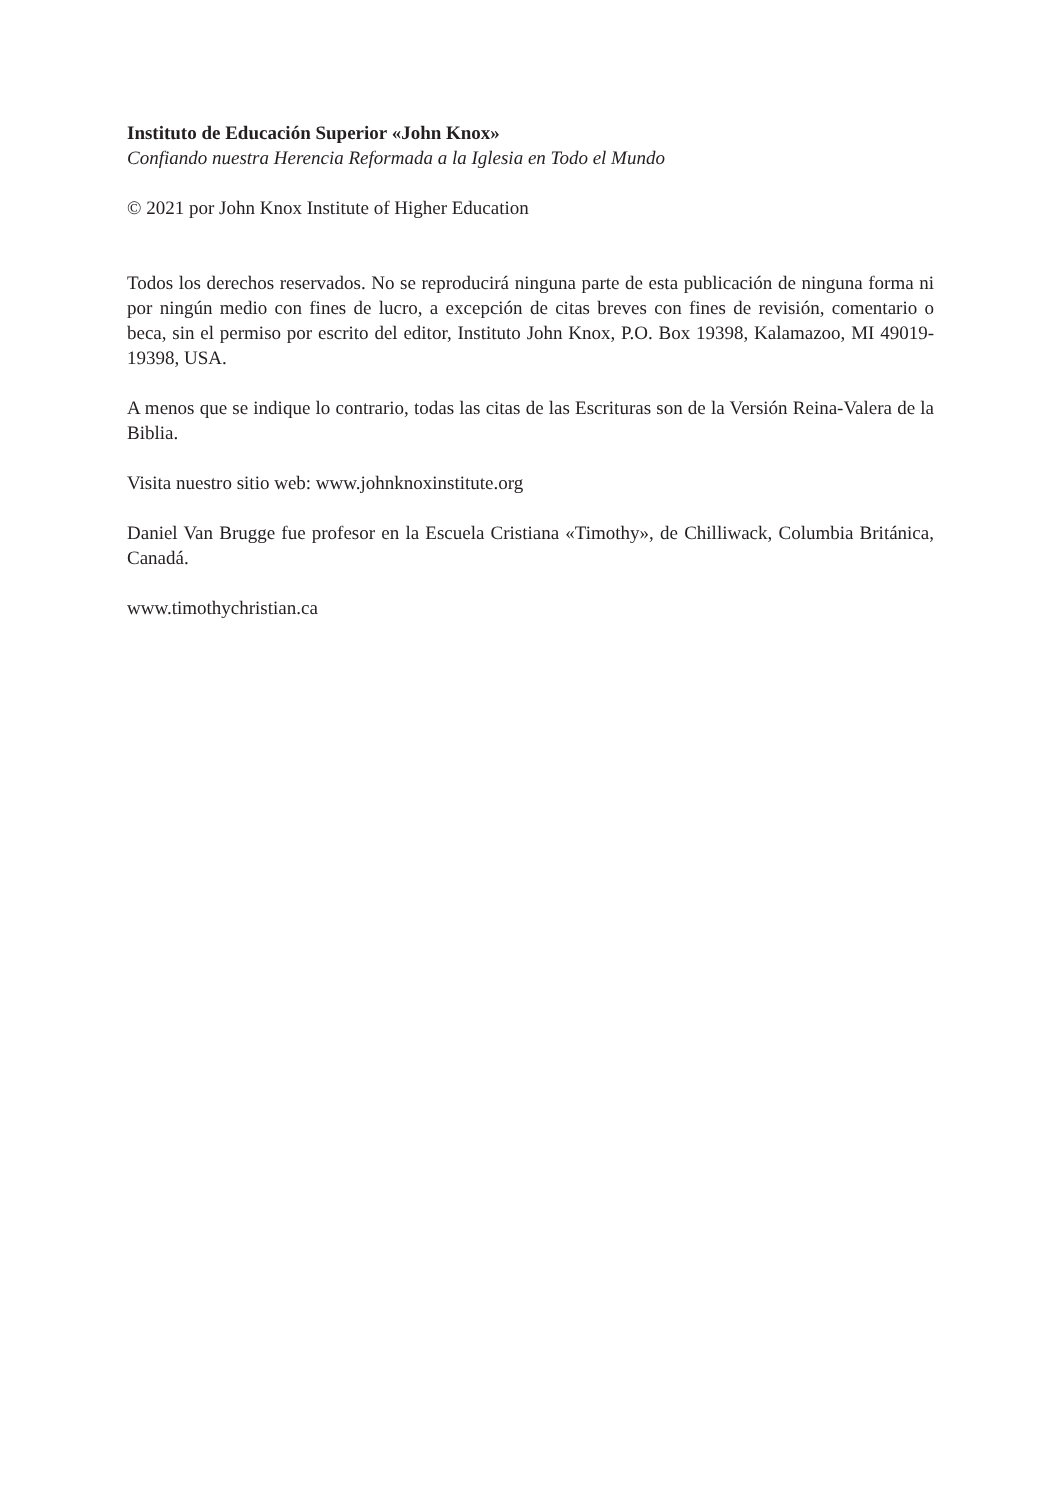Instituto de Educación Superior «John Knox»
Confiando nuestra Herencia Reformada a la Iglesia en Todo el Mundo
© 2021 por John Knox Institute of Higher Education
Todos los derechos reservados. No se reproducirá ninguna parte de esta publicación de ninguna forma ni por ningún medio con fines de lucro, a excepción de citas breves con fines de revisión, comentario o beca, sin el permiso por escrito del editor, Instituto John Knox, P.O. Box 19398, Kalamazoo, MI 49019-19398, USA.
A menos que se indique lo contrario, todas las citas de las Escrituras son de la Versión Reina-Valera de la Biblia.
Visita nuestro sitio web: www.johnknoxinstitute.org
Daniel Van Brugge fue profesor en la Escuela Cristiana «Timothy», de Chilliwack, Columbia Británica, Canadá.
www.timothychristian.ca